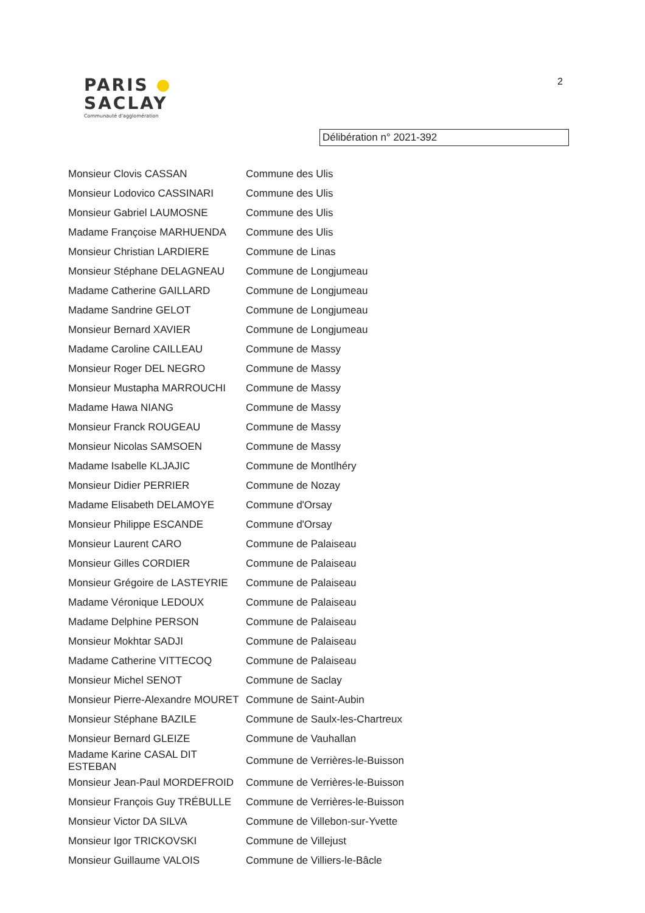PARIS
SACLAY
Communauté d'agglomération
2
Délibération n° 2021-392
| Monsieur Clovis CASSAN | Commune des Ulis |
| Monsieur Lodovico CASSINARI | Commune des Ulis |
| Monsieur Gabriel LAUMOSNE | Commune des Ulis |
| Madame Françoise MARHUENDA | Commune des Ulis |
| Monsieur Christian LARDIERE | Commune de Linas |
| Monsieur Stéphane DELAGNEAU | Commune de Longjumeau |
| Madame Catherine GAILLARD | Commune de Longjumeau |
| Madame Sandrine GELOT | Commune de Longjumeau |
| Monsieur Bernard XAVIER | Commune de Longjumeau |
| Madame Caroline CAILLEAU | Commune de Massy |
| Monsieur Roger DEL NEGRO | Commune de Massy |
| Monsieur Mustapha MARROUCHI | Commune de Massy |
| Madame Hawa NIANG | Commune de Massy |
| Monsieur Franck ROUGEAU | Commune de Massy |
| Monsieur Nicolas SAMSOEN | Commune de Massy |
| Madame Isabelle KLJAJIC | Commune de Montlhéry |
| Monsieur Didier PERRIER | Commune de Nozay |
| Madame Elisabeth DELAMOYE | Commune d'Orsay |
| Monsieur Philippe ESCANDE | Commune d'Orsay |
| Monsieur Laurent CARO | Commune de Palaiseau |
| Monsieur Gilles CORDIER | Commune de Palaiseau |
| Monsieur Grégoire de LASTEYRIE | Commune de Palaiseau |
| Madame Véronique LEDOUX | Commune de Palaiseau |
| Madame Delphine PERSON | Commune de Palaiseau |
| Monsieur Mokhtar SADJI | Commune de Palaiseau |
| Madame Catherine VITTECOQ | Commune de Palaiseau |
| Monsieur Michel SENOT | Commune de Saclay |
| Monsieur Pierre-Alexandre MOURET | Commune de Saint-Aubin |
| Monsieur Stéphane BAZILE | Commune de Saulx-les-Chartreux |
| Monsieur Bernard GLEIZE | Commune de Vauhallan |
| Madame Karine CASAL DIT ESTEBAN | Commune de Verrières-le-Buisson |
| Monsieur Jean-Paul MORDEFROID | Commune de Verrières-le-Buisson |
| Monsieur François Guy TRÉBULLE | Commune de Verrières-le-Buisson |
| Monsieur Victor DA SILVA | Commune de Villebon-sur-Yvette |
| Monsieur Igor TRICKOVSKI | Commune de Villejust |
| Monsieur Guillaume VALOIS | Commune de Villiers-le-Bâcle |